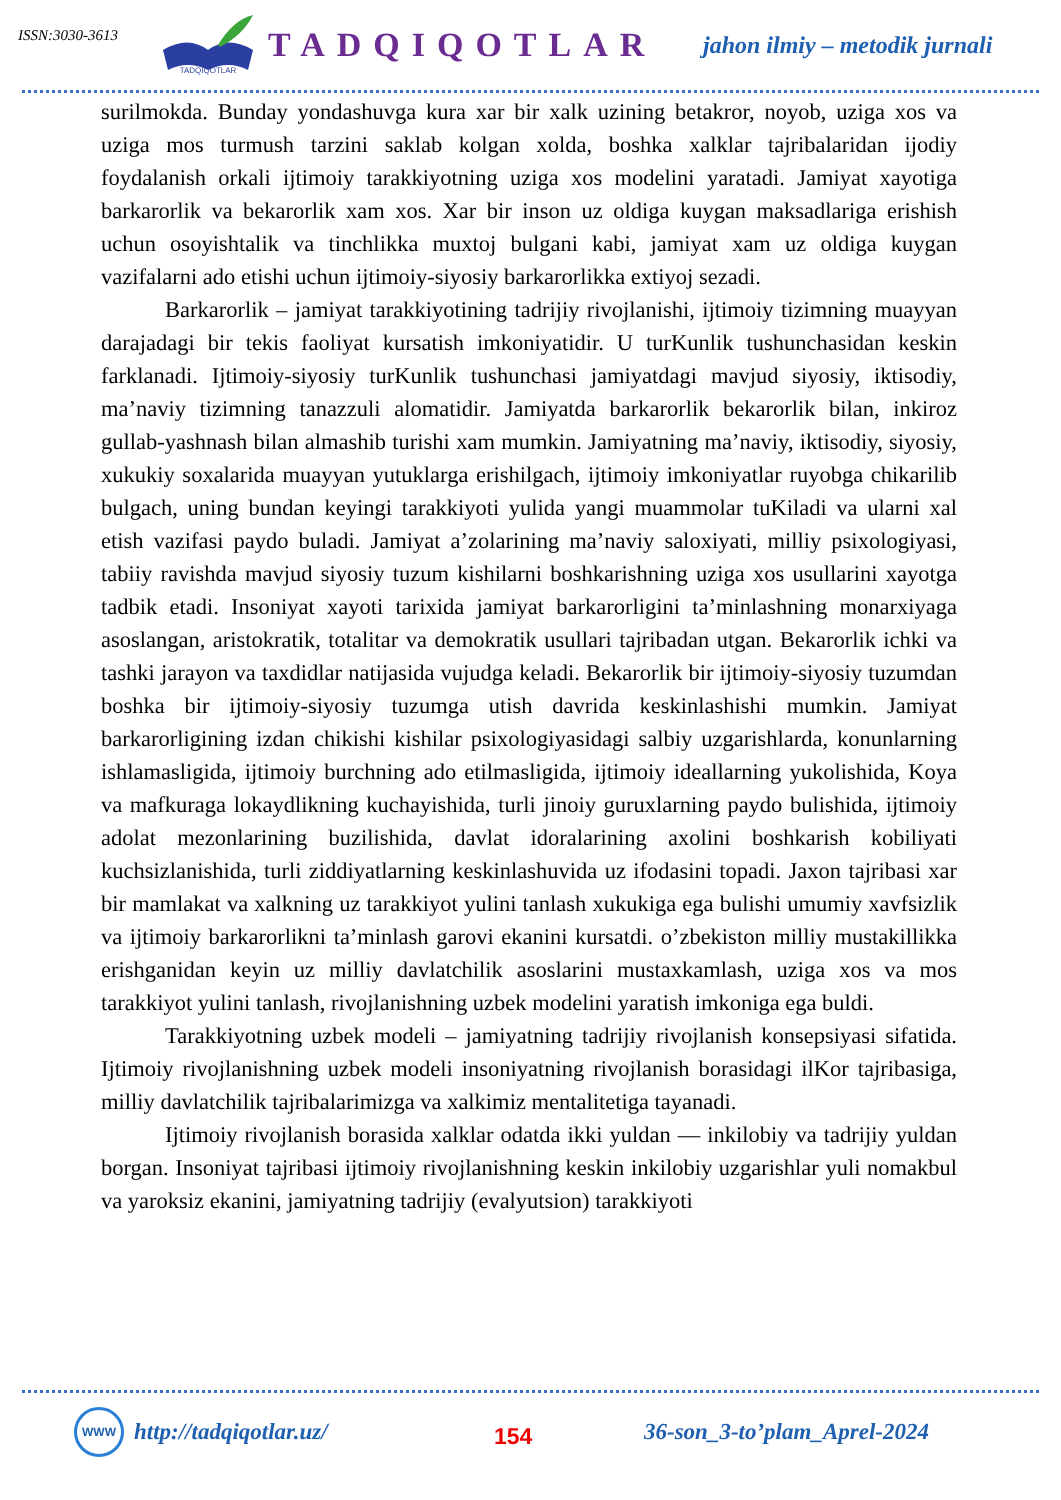ISSN:3030-3613
TADQIQOTLAR
TADQIQOTLAR
jahon ilmiy – metodik jurnali
surilmokda. Bunday yondashuvga kura xar bir xalk uzining betakror, noyob, uziga xos va uziga mos turmush tarzini saklab kolgan xolda, boshka xalklar tajribalaridan ijodiy foydalanish orkali ijtimoiy tarakkiyotning uziga xos modelini yaratadi. Jamiyat xayotiga barkarorlik va bekarorlik xam xos. Xar bir inson uz oldiga kuygan maksadlariga erishish uchun osoyishtalik va tinchlikka muxtoj bulgani kabi, jamiyat xam uz oldiga kuygan vazifalarni ado etishi uchun ijtimoiy-siyosiy barkarorlikka extiyoj sezadi.
Barkarorlik – jamiyat tarakkiyotining tadrijiy rivojlanishi, ijtimoiy tizimning muayyan darajadagi bir tekis faoliyat kursatish imkoniyatidir. U turKunlik tushunchasidan keskin farklanadi. Ijtimoiy-siyosiy turKunlik tushunchasi jamiyatdagi mavjud siyosiy, iktisodiy, ma’naviy tizimning tanazzuli alomatidir. Jamiyatda barkarorlik bekarorlik bilan, inkiroz gullab-yashnash bilan almashib turishi xam mumkin. Jamiyatning ma’naviy, iktisodiy, siyosiy, xukukiy soxalarida muayyan yutuklarga erishilgach, ijtimoiy imkoniyatlar ruyobga chikarilib bulgach, uning bundan keyingi tarakkiyoti yulida yangi muammolar tuKiladi va ularni xal etish vazifasi paydo buladi. Jamiyat a’zolarining ma’naviy saloxiyati, milliy psixologiyasi, tabiiy ravishda mavjud siyosiy tuzum kishilarni boshkarishning uziga xos usullarini xayotga tadbik etadi. Insoniyat xayoti tarixida jamiyat barkarorligini ta’minlashning monarxiyaga asoslangan, aristokratik, totalitar va demokratik usullari tajribadan utgan. Bekarorlik ichki va tashki jarayon va taxdidlar natijasida vujudga keladi. Bekarorlik bir ijtimoiy-siyosiy tuzumdan boshka bir ijtimoiy-siyosiy tuzumga utish davrida keskinlashishi mumkin. Jamiyat barkarorligining izdan chikishi kishilar psixologiyasidagi salbiy uzgarishlarda, konunlarning ishlamasligida, ijtimoiy burchning ado etilmasligida, ijtimoiy ideallarning yukolishida, Koya va mafkuraga lokaydlikning kuchayishida, turli jinoiy guruxlarning paydo bulishida, ijtimoiy adolat mezonlarining buzilishida, davlat idoralarining axolini boshkarish kobiliyati kuchsizlanishida, turli ziddiyatlarning keskinlashuvida uz ifodasini topadi. Jaxon tajribasi xar bir mamlakat va xalkning uz tarakkiyot yulini tanlash xukukiga ega bulishi umumiy xavfsizlik va ijtimoiy barkarorlikni ta’minlash garovi ekanini kursatdi. o’zbekiston milliy mustakillikka erishganidan keyin uz milliy davlatchilik asoslarini mustaxkamlash, uziga xos va mos tarakkiyot yulini tanlash, rivojlanishning uzbek modelini yaratish imkoniga ega buldi.
Tarakkiyotning uzbek modeli – jamiyatning tadrijiy rivojlanish konsepsiyasi sifatida. Ijtimoiy rivojlanishning uzbek modeli insoniyatning rivojlanish borasidagi ilKor tajribasiga, milliy davlatchilik tajribalarimizga va xalkimiz mentalitetiga tayanadi.
Ijtimoiy rivojlanish borasida xalklar odatda ikki yuldan — inkilobiy va tadrijiy yuldan borgan. Insoniyat tajribasi ijtimoiy rivojlanishning keskin inkilobiy uzgarishlar yuli nomakbul va yaroksiz ekanini, jamiyatning tadrijiy (evalyutsion) tarakkiyoti
WWW
http://tadqiqotlar.uz/
154
36-son_3-to’plam_Aprel-2024